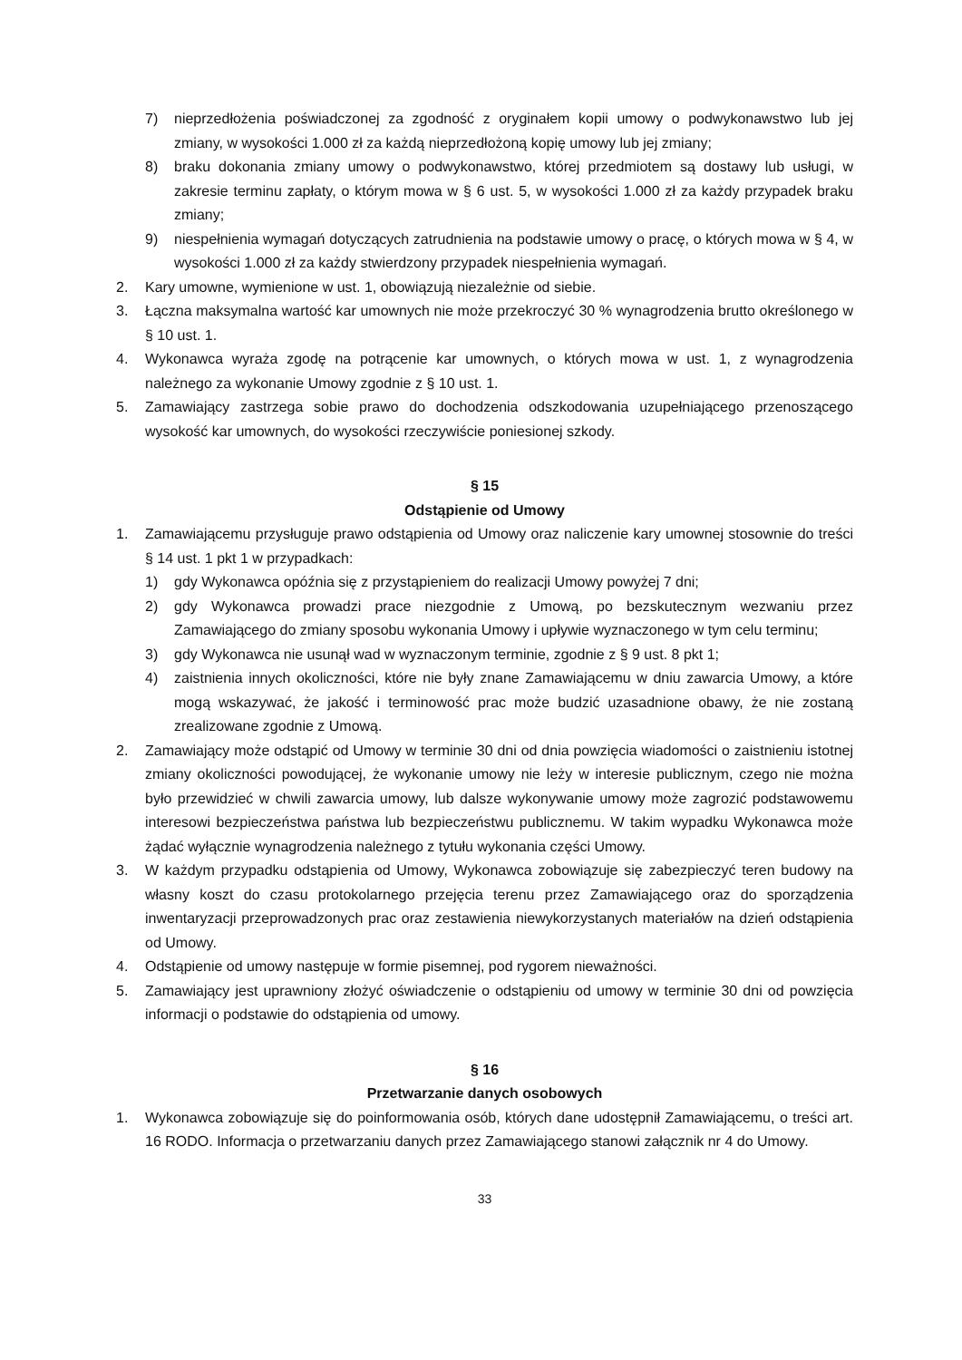7) nieprzedłożenia poświadczonej za zgodność z oryginałem kopii umowy o podwykonawstwo lub jej zmiany, w wysokości 1.000 zł za każdą nieprzedłożoną kopię umowy lub jej zmiany;
8) braku dokonania zmiany umowy o podwykonawstwo, której przedmiotem są dostawy lub usługi, w zakresie terminu zapłaty, o którym mowa w § 6 ust. 5, w wysokości 1.000 zł za każdy przypadek braku zmiany;
9) niespełnienia wymagań dotyczących zatrudnienia na podstawie umowy o pracę, o których mowa w § 4, w wysokości 1.000 zł za każdy stwierdzony przypadek niespełnienia wymagań.
2. Kary umowne, wymienione w ust. 1, obowiązują niezależnie od siebie.
3. Łączna maksymalna wartość kar umownych nie może przekroczyć 30 % wynagrodzenia brutto określonego w § 10 ust. 1.
4. Wykonawca wyraża zgodę na potrącenie kar umownych, o których mowa w ust. 1, z wynagrodzenia należnego za wykonanie Umowy zgodnie z § 10 ust. 1.
5. Zamawiający zastrzega sobie prawo do dochodzenia odszkodowania uzupełniającego przenoszącego wysokość kar umownych, do wysokości rzeczywiście poniesionej szkody.
§ 15
Odstąpienie od Umowy
1. Zamawiającemu przysługuje prawo odstąpienia od Umowy oraz naliczenie kary umownej stosownie do treści § 14 ust. 1 pkt 1 w przypadkach:
1) gdy Wykonawca opóźnia się z przystąpieniem do realizacji Umowy powyżej 7 dni;
2) gdy Wykonawca prowadzi prace niezgodnie z Umową, po bezskutecznym wezwaniu przez Zamawiającego do zmiany sposobu wykonania Umowy i upływie wyznaczonego w tym celu terminu;
3) gdy Wykonawca nie usunął wad w wyznaczonym terminie, zgodnie z § 9 ust. 8 pkt 1;
4) zaistnienia innych okoliczności, które nie były znane Zamawiającemu w dniu zawarcia Umowy, a które mogą wskazywać, że jakość i terminowość prac może budzić uzasadnione obawy, że nie zostaną zrealizowane zgodnie z Umową.
2. Zamawiający może odstąpić od Umowy w terminie 30 dni od dnia powzięcia wiadomości o zaistnieniu istotnej zmiany okoliczności powodującej, że wykonanie umowy nie leży w interesie publicznym, czego nie można było przewidzieć w chwili zawarcia umowy, lub dalsze wykonywanie umowy może zagrozić podstawowemu interesowi bezpieczeństwa państwa lub bezpieczeństwu publicznemu. W takim wypadku Wykonawca może żądać wyłącznie wynagrodzenia należnego z tytułu wykonania części Umowy.
3. W każdym przypadku odstąpienia od Umowy, Wykonawca zobowiązuje się zabezpieczyć teren budowy na własny koszt do czasu protokolarnego przejęcia terenu przez Zamawiającego oraz do sporządzenia inwentaryzacji przeprowadzonych prac oraz zestawienia niewykorzystanych materiałów na dzień odstąpienia od Umowy.
4. Odstąpienie od umowy następuje w formie pisemnej, pod rygorem nieważności.
5. Zamawiający jest uprawniony złożyć oświadczenie o odstąpieniu od umowy w terminie 30 dni od powzięcia informacji o podstawie do odstąpienia od umowy.
§ 16
Przetwarzanie danych osobowych
1. Wykonawca zobowiązuje się do poinformowania osób, których dane udostępnił Zamawiającemu, o treści art. 16 RODO. Informacja o przetwarzaniu danych przez Zamawiającego stanowi załącznik nr 4 do Umowy.
33